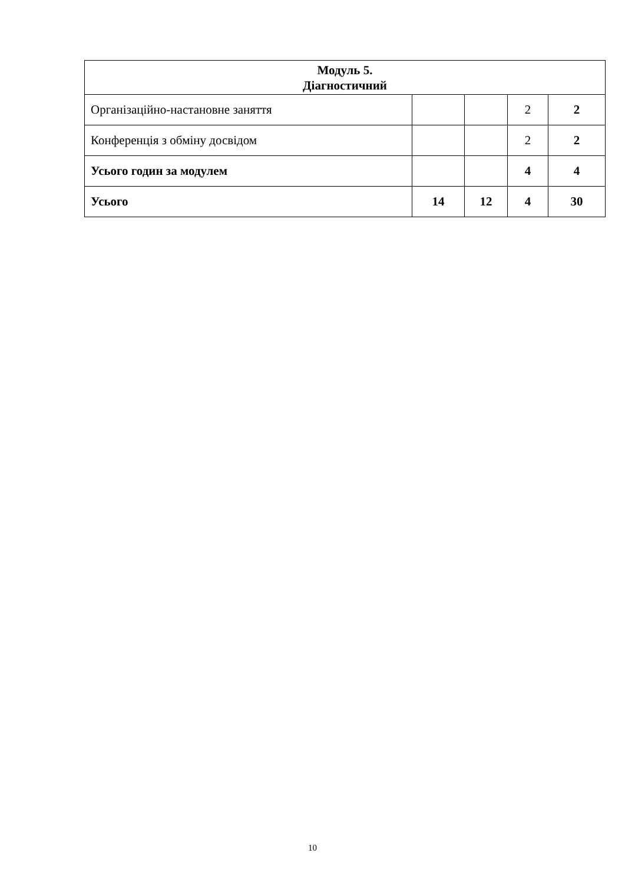| Модуль 5. Діагностичний | | | | |
| --- | --- | --- | --- | --- |
| Організаційно-настановне заняття | | | 2 | 2 |
| Конференція з обміну досвідом | | | 2 | 2 |
| Усього годин за модулем | | | 4 | 4 |
| Усього | 14 | 12 | 4 | 30 |
10